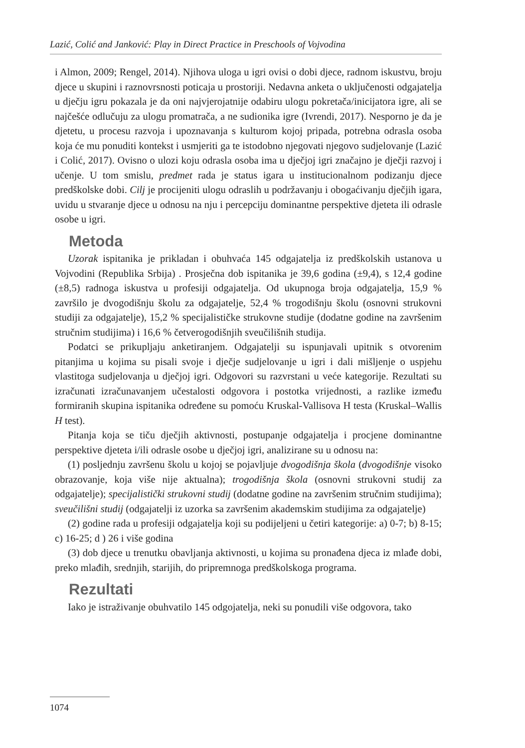Lazić, Colić and Janković: Play in Direct Practice in Preschools of Vojvodina
i Almon, 2009; Rengel, 2014). Njihova uloga u igri ovisi o dobi djece, radnom iskustvu, broju djece u skupini i raznovrsnosti poticaja u prostoriji. Nedavna anketa o uključenosti odgajatelja u dječju igru pokazala je da oni najvjerojatnije odabiru ulogu pokretača/inicijatora igre, ali se najčešće odlučuju za ulogu promatrača, a ne sudionika igre (Ivrendi, 2017). Nesporno je da je djetetu, u procesu razvoja i upoznavanja s kulturom kojoj pripada, potrebna odrasla osoba koja će mu ponuditi kontekst i usmjeriti ga te istodobno njegovati njegovo sudjelovanje (Lazić i Colić, 2017). Ovisno o ulozi koju odrasla osoba ima u dječjoj igri značajno je dječji razvoj i učenje. U tom smislu, predmet rada je status igara u institucionalnom podizanju djece predškolske dobi. Cilj je procijeniti ulogu odraslih u podržavanju i obogaćivanju dječjih igara, uvidu u stvaranje djece u odnosu na nju i percepciju dominantne perspektive djeteta ili odrasle osobe u igri.
Metoda
Uzorak ispitanika je prikladan i obuhvaća 145 odgajatelja iz predškolskih ustanova u Vojvodini (Republika Srbija) . Prosječna dob ispitanika je 39,6 godina (±9,4), s 12,4 godine (±8,5) radnoga iskustva u profesiji odgajatelja. Od ukupnoga broja odgajatelja, 15,9 % završilo je dvogodišnju školu za odgajatelje, 52,4 % trogodišnju školu (osnovni strukovni studiji za odgajatelje), 15,2 % specijalističke strukovne studije (dodatne godine na završenim stručnim studijima) i 16,6 % četverogodišnjih sveučilišnih studija.
Podatci se prikupljaju anketiranjem. Odgajatelji su ispunjavali upitnik s otvorenim pitanjima u kojima su pisali svoje i dječje sudjelovanje u igri i dali mišljenje o uspjehu vlastitoga sudjelovanja u dječjoj igri. Odgovori su razvrstani u veće kategorije. Rezultati su izračunati izračunavanjem učestalosti odgovora i postotka vrijednosti, a razlike između formiranih skupina ispitanika određene su pomoću Kruskal-Vallisova H testa (Kruskal–Wallis H test).
Pitanja koja se tiču dječjih aktivnosti, postupanje odgajatelja i procjene dominantne perspektive djeteta i/ili odrasle osobe u dječjoj igri, analizirane su u odnosu na:
(1) posljednju završenu školu u kojoj se pojavljuje dvogodišnja škola (dvogodišnje visoko obrazovanje, koja više nije aktualna); trogodišnja škola (osnovni strukovni studij za odgajatelje); specijalistički strukovni studij (dodatne godine na završenim stručnim studijima); sveučilišni studij (odgajatelji iz uzorka sa završenim akademskim studijima za odgajatelje)
(2) godine rada u profesiji odgajatelja koji su podijeljeni u četiri kategorije: a) 0-7; b) 8-15; c) 16-25; d ) 26 i više godina
(3) dob djece u trenutku obavljanja aktivnosti, u kojima su pronađena djeca iz mlađe dobi, preko mlađih, srednjih, starijih, do pripremnoga predškolskoga programa.
Rezultati
Iako je istraživanje obuhvatilo 145 odgojatelja, neki su ponudili više odgovora, tako
1074